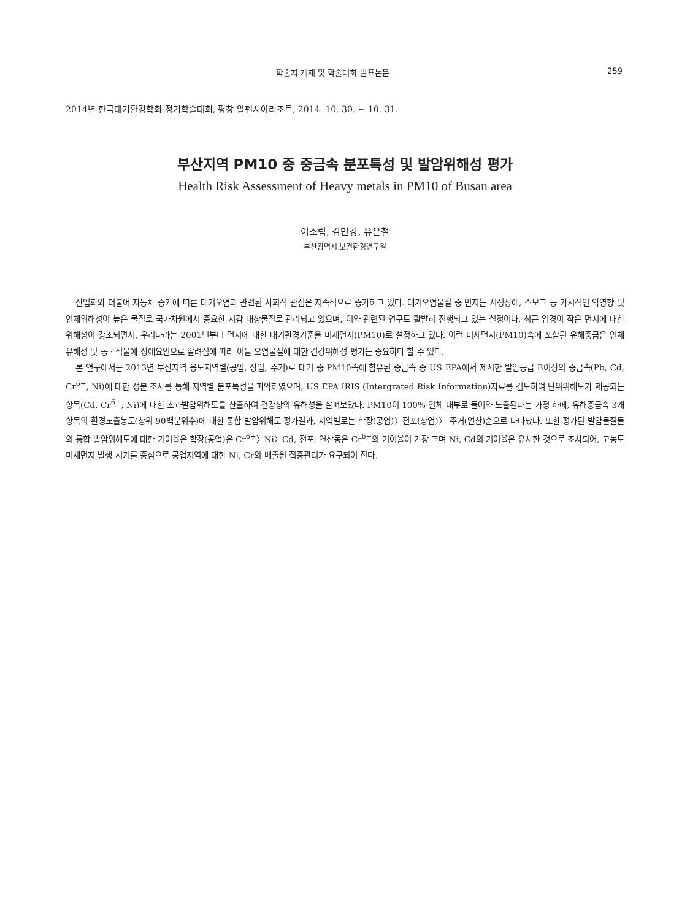학술지 게재 및 학술대회 발표논문 259
2014년 한국대기환경학회 정기학술대회, 평창 알펜시아리조트, 2014. 10. 30. ~ 10. 31.
부산지역 PM10 중 중금속 분포특성 및 발암위해성 평가
Health Risk Assessment of Heavy metals in PM10 of Busan area
이소림, 김민경, 유은철
부산광역시 보건환경연구원
산업화와 더불어 자동차 증가에 따른 대기오염과 관련된 사회적 관심은 지속적으로 증가하고 있다. 대기오염물질 중 먼지는 시정장애, 스모그 등 가시적인 악영향 및 인체위해성이 높은 물질로 국가차원에서 중요한 저감 대상물질로 관리되고 있으며, 이와 관련된 연구도 활발히 진행되고 있는 실정이다. 최근 입경이 작은 먼지에 대한 위해성이 강조되면서, 우리나라는 2001년부터 먼지에 대한 대기환경기준을 미세먼지(PM10)로 설정하고 있다. 이런 미세먼지(PM10)속에 포함된 유해중금은 인체유해성 및 동 · 식물에 장애요인으로 알려짐에 따라 이들 오염물질에 대한 건강위해성 평가는 중요하다 할 수 있다.
본 연구에서는 2013년 부산지역 용도지역별(공업, 상업, 주거)로 대기 중 PM10속에 함유된 중금속 중 US EPA에서 제시한 발암등급 B이상의 중금속(Pb, Cd, Cr<sup>6+</sup>, Ni)에 대한 성분 조사를 통해 지역별 분포특성을 파악하였으며, US EPA IRIS (Intergrated Risk Information)자료를 검토하여 단위위해도가 제공되는 항목(Cd, Cr<sup>6+</sup>, Ni)에 대한 초과발암위해도를 산출하여 건강상의 유해성을 살펴보았다. PM10이 100% 인체 내부로 들어와 노출된다는 가정 하에, 유해중금속 3개 항목의 환경노출농도(상위 90백분위수)에 대한 통합 발암위해도 평가결과, 지역별로는 학장(공업)〉전포(상업)〉 주거(연산)순으로 나타났다. 또한 평가된 발암물질들의 통합 발암위해도에 대한 기여율은 학장(공업)은 Cr<sup>6+</sup>〉Ni〉Cd, 전포, 연산동은 Cr<sup>6+</sup>의 기여율이 가장 크며 Ni, Cd의 기여율은 유사한 것으로 조사되어, 고농도 미세먼지 발생 시기를 중심으로 공업지역에 대한 Ni, Cr의 배출원 집중관리가 요구되어 진다.